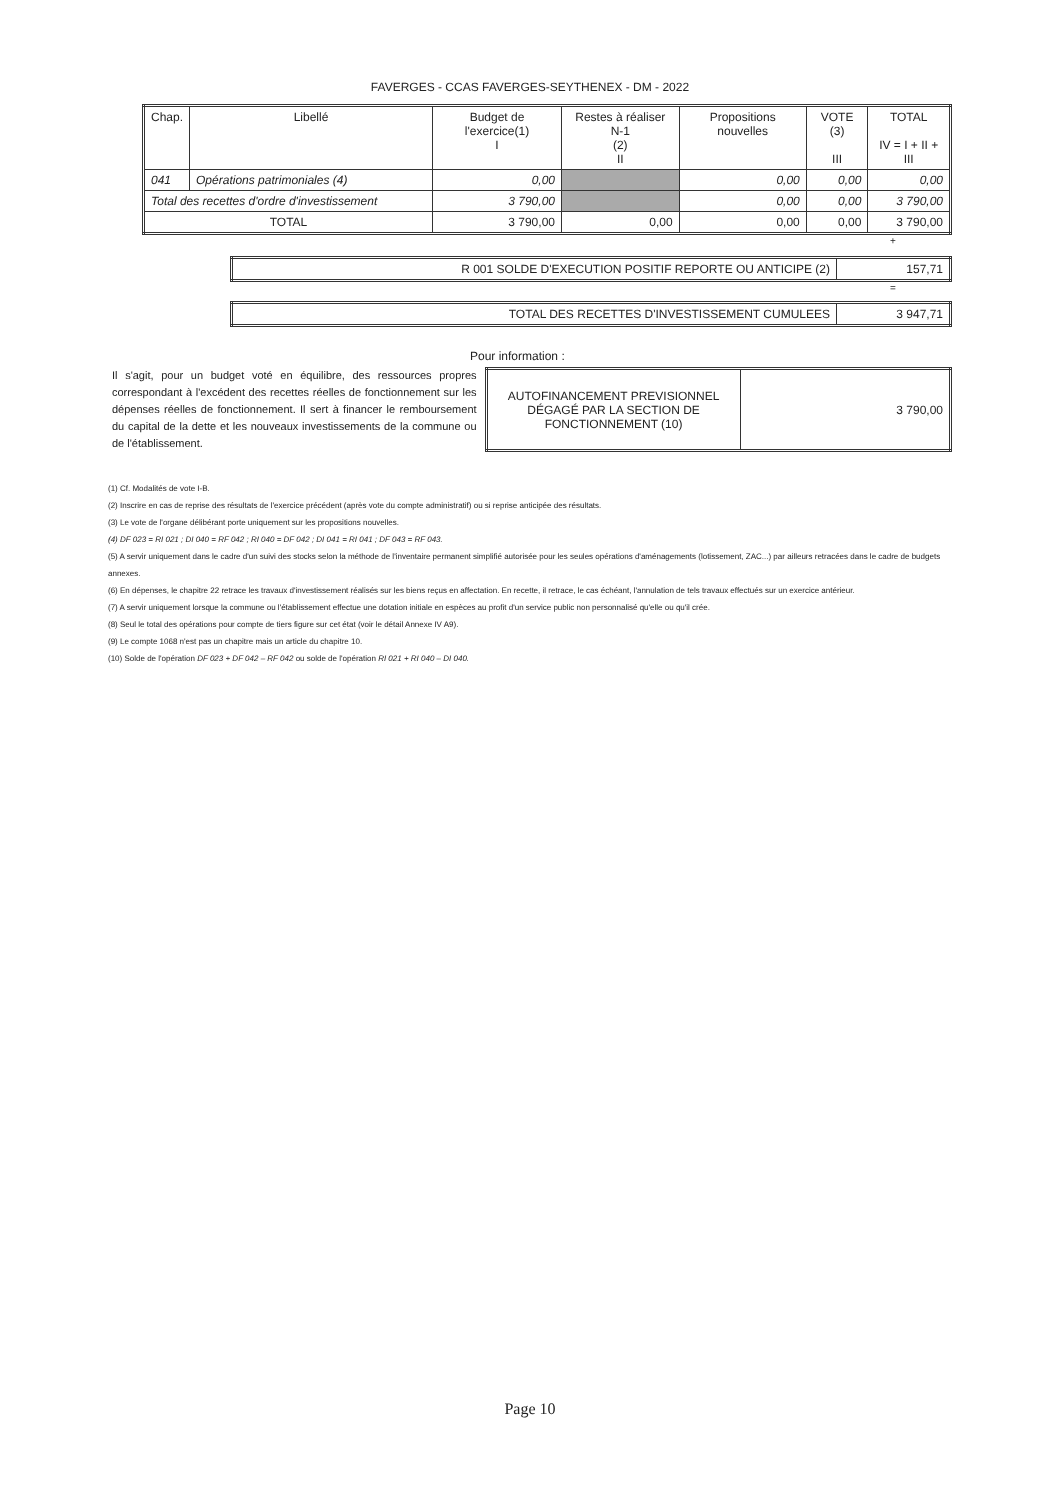FAVERGES - CCAS FAVERGES-SEYTHENEX - DM - 2022
| Chap. | Libellé | Budget de l'exercice(1) I | Restes à réaliser N-1 (2) II | Propositions nouvelles | VOTE (3) III | TOTAL IV = I + II + III |
| --- | --- | --- | --- | --- | --- | --- |
| 041 | Opérations patrimoniales (4) | 0,00 | | 0,00 | 0,00 | 0,00 |
| Total des recettes d'ordre d'investissement | | 3 790,00 | | 0,00 | 0,00 | 3 790,00 |
| TOTAL | | 3 790,00 | 0,00 | 0,00 | 0,00 | 3 790,00 |
+
| R 001 SOLDE D'EXECUTION POSITIF REPORTE OU ANTICIPE (2) | 157,71 |
=
| TOTAL DES RECETTES D'INVESTISSEMENT CUMULEES | 3 947,71 |
Pour information :
Il s'agit, pour un budget voté en équilibre, des ressources propres correspondant à l'excédent des recettes réelles de fonctionnement sur les dépenses réelles de fonctionnement. Il sert à financer le remboursement du capital de la dette et les nouveaux investissements de la commune ou de l'établissement.
| AUTOFINANCEMENT PREVISIONNEL DÉGAGÉ PAR LA SECTION DE FONCTIONNEMENT (10) | 3 790,00 |
(1) Cf. Modalités de vote I-B.
(2) Inscrire en cas de reprise des résultats de l'exercice précédent (après vote du compte administratif) ou si reprise anticipée des résultats.
(3) Le vote de l'organe délibérant porte uniquement sur les propositions nouvelles.
(4) DF 023 = RI 021 ; DI 040 = RF 042 ; RI 040 = DF 042 ; DI 041 = RI 041 ; DF 043 = RF 043.
(5) A servir uniquement dans le cadre d'un suivi des stocks selon la méthode de l'inventaire permanent simplifié autorisée pour les seules opérations d'aménagements (lotissement, ZAC...) par ailleurs retracées dans le cadre de budgets annexes.
(6) En dépenses, le chapitre 22 retrace les travaux d'investissement réalisés sur les biens reçus en affectation. En recette, il retrace, le cas échéant, l'annulation de tels travaux effectués sur un exercice antérieur.
(7) A servir uniquement lorsque la commune ou l'établissement effectue une dotation initiale en espèces au profit d'un service public non personnalisé qu'elle ou qu'il crée.
(8) Seul le total des opérations pour compte de tiers figure sur cet état (voir le détail Annexe IV A9).
(9) Le compte 1068 n'est pas un chapitre mais un article du chapitre 10.
(10) Solde de l'opération DF 023 + DF 042 – RF 042 ou solde de l'opération RI 021 + RI 040 – DI 040.
Page 10